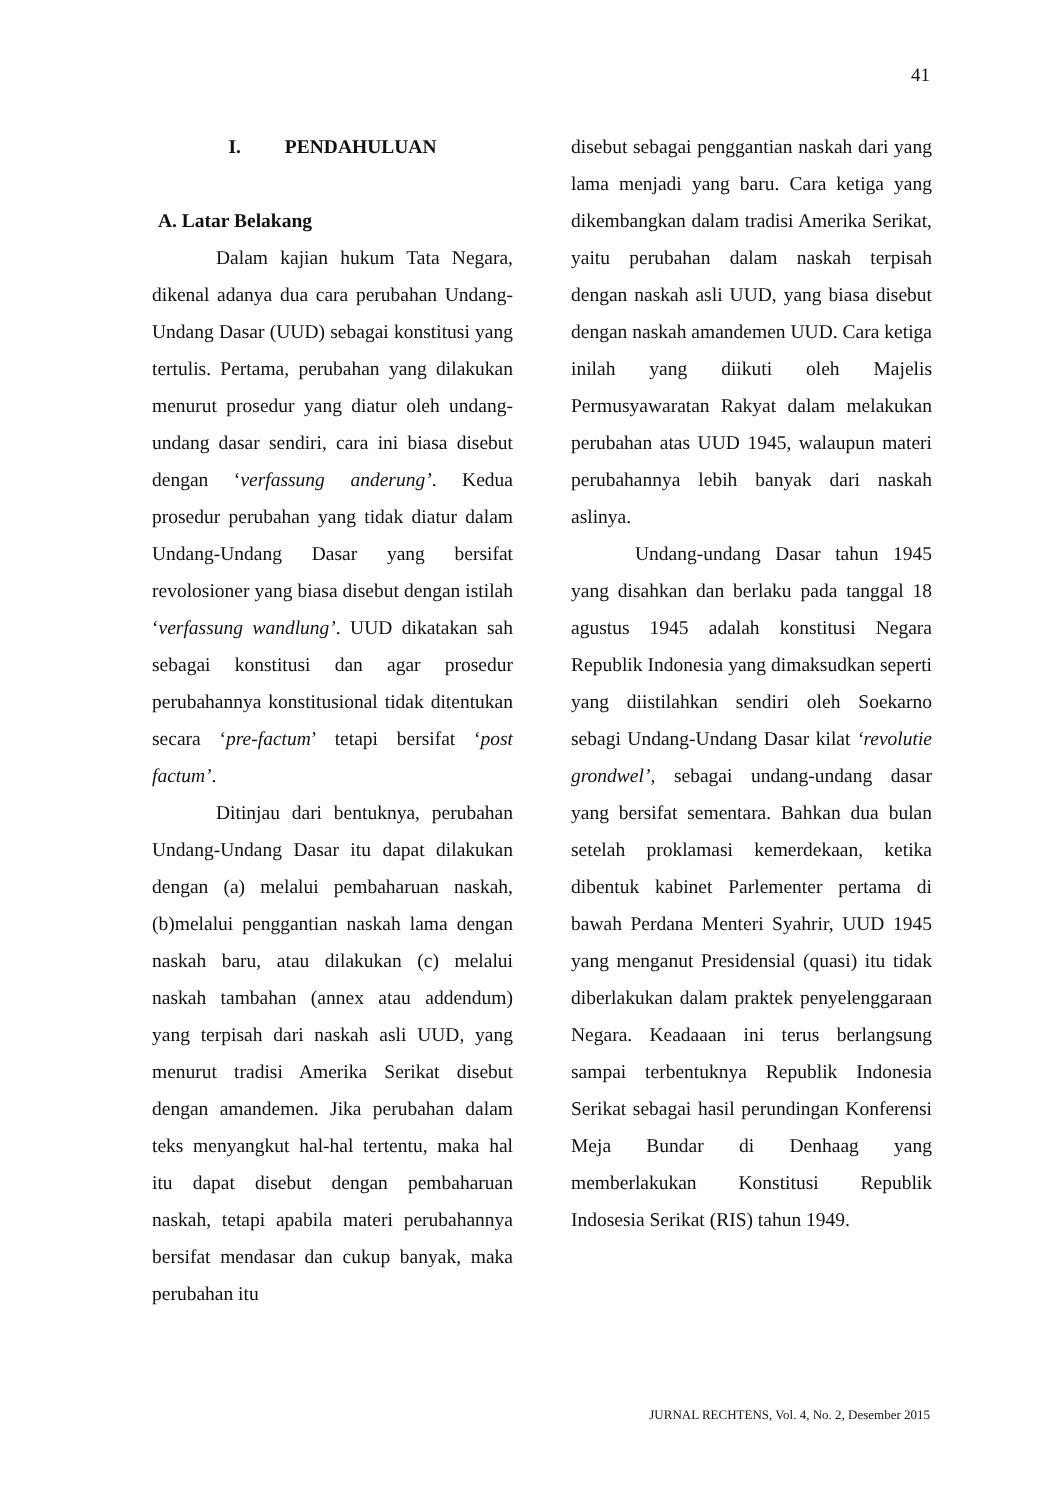41
I. PENDAHULUAN
A. Latar Belakang
Dalam kajian hukum Tata Negara, dikenal adanya dua cara perubahan Undang-Undang Dasar (UUD) sebagai konstitusi yang tertulis. Pertama, perubahan yang dilakukan menurut prosedur yang diatur oleh undang-undang dasar sendiri, cara ini biasa disebut dengan ‘verfassung anderung’. Kedua prosedur perubahan yang tidak diatur dalam Undang-Undang Dasar yang bersifat revolosioner yang biasa disebut dengan istilah ‘verfassung wandlung’. UUD dikatakan sah sebagai konstitusi dan agar prosedur perubahannya konstitusional tidak ditentukan secara ‘pre-factum’ tetapi bersifat ‘post factum’.
Ditinjau dari bentuknya, perubahan Undang-Undang Dasar itu dapat dilakukan dengan (a) melalui pembaharuan naskah, (b)melalui penggantian naskah lama dengan naskah baru, atau dilakukan (c) melalui naskah tambahan (annex atau addendum) yang terpisah dari naskah asli UUD, yang menurut tradisi Amerika Serikat disebut dengan amandemen. Jika perubahan dalam teks menyangkut hal-hal tertentu, maka hal itu dapat disebut dengan pembaharuan naskah, tetapi apabila materi perubahannya bersifat mendasar dan cukup banyak, maka perubahan itu
disebut sebagai penggantian naskah dari yang lama menjadi yang baru. Cara ketiga yang dikembangkan dalam tradisi Amerika Serikat, yaitu perubahan dalam naskah terpisah dengan naskah asli UUD, yang biasa disebut dengan naskah amandemen UUD. Cara ketiga inilah yang diikuti oleh Majelis Permusyawaratan Rakyat dalam melakukan perubahan atas UUD 1945, walaupun materi perubahannya lebih banyak dari naskah aslinya.
Undang-undang Dasar tahun 1945 yang disahkan dan berlaku pada tanggal 18 agustus 1945 adalah konstitusi Negara Republik Indonesia yang dimaksudkan seperti yang diistilahkan sendiri oleh Soekarno sebagi Undang-Undang Dasar kilat ‘revolutie grondwel’, sebagai undang-undang dasar yang bersifat sementara. Bahkan dua bulan setelah proklamasi kemerdekaan, ketika dibentuk kabinet Parlementer pertama di bawah Perdana Menteri Syahrir, UUD 1945 yang menganut Presidensial (quasi) itu tidak diberlakukan dalam praktek penyelenggaraan Negara. Keadaaan ini terus berlangsung sampai terbentuknya Republik Indonesia Serikat sebagai hasil perundingan Konferensi Meja Bundar di Denhaag yang memberlakukan Konstitusi Republik Indosesia Serikat (RIS) tahun 1949.
JURNAL RECHTENS, Vol. 4, No. 2, Desember 2015